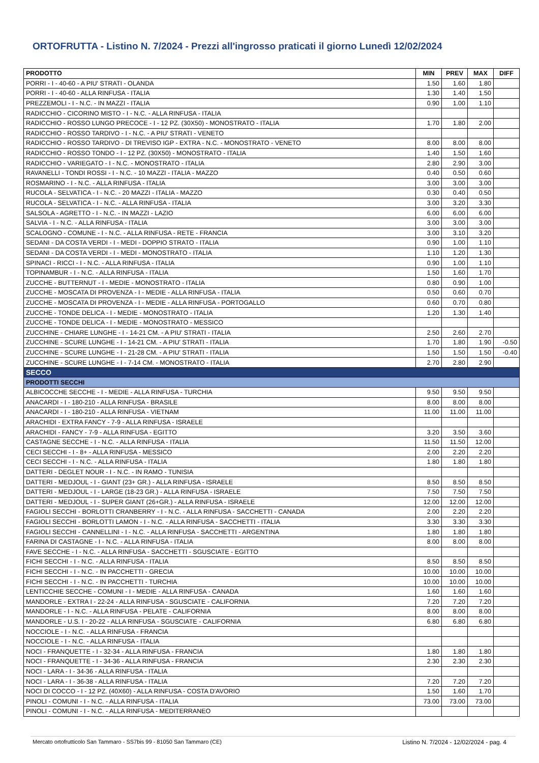ORTOFRUTTA - Listino N. 7/2024 - Prezzi all'ingrosso praticati il giorno Lunedì 12/02/2024
| PRODOTTO | MIN | PREV | MAX | DIFF |
| --- | --- | --- | --- | --- |
| PORRI - I - 40-60 - A PIU' STRATI - OLANDA | 1.50 | 1.60 | 1.80 | |
| PORRI - I - 40-60 - ALLA RINFUSA - ITALIA | 1.30 | 1.40 | 1.50 | |
| PREZZEMOLI - I - N.C. - IN MAZZI - ITALIA | 0.90 | 1.00 | 1.10 | |
| RADICCHIO - CICORINO MISTO - I - N.C. - ALLA RINFUSA - ITALIA | | | | |
| RADICCHIO - ROSSO LUNGO PRECOCE - I - 12 PZ. (30X50) - MONOSTRATO - ITALIA | 1.70 | 1.80 | 2.00 | |
| RADICCHIO - ROSSO TARDIVO - I - N.C. - A PIU' STRATI - VENETO | | | | |
| RADICCHIO - ROSSO TARDIVO - DI TREVISO IGP - EXTRA - N.C. - MONOSTRATO - VENETO | 8.00 | 8.00 | 8.00 | |
| RADICCHIO - ROSSO TONDO - I - 12 PZ. (30X50) - MONOSTRATO - ITALIA | 1.40 | 1.50 | 1.60 | |
| RADICCHIO - VARIEGATO - I - N.C. - MONOSTRATO - ITALIA | 2.80 | 2.90 | 3.00 | |
| RAVANELLI - TONDI ROSSI - I - N.C. - 10 MAZZI - ITALIA - MAZZO | 0.40 | 0.50 | 0.60 | |
| ROSMARINO - I - N.C. - ALLA RINFUSA - ITALIA | 3.00 | 3.00 | 3.00 | |
| RUCOLA - SELVATICA - I - N.C. - 20 MAZZI - ITALIA - MAZZO | 0.30 | 0.40 | 0.50 | |
| RUCOLA - SELVATICA - I - N.C. - ALLA RINFUSA - ITALIA | 3.00 | 3.20 | 3.30 | |
| SALSOLA - AGRETTO - I - N.C. - IN MAZZI - LAZIO | 6.00 | 6.00 | 6.00 | |
| SALVIA - I - N.C. - ALLA RINFUSA - ITALIA | 3.00 | 3.00 | 3.00 | |
| SCALOGNO - COMUNE - I - N.C. - ALLA RINFUSA - RETE - FRANCIA | 3.00 | 3.10 | 3.20 | |
| SEDANI - DA COSTA VERDI - I - MEDI - DOPPIO STRATO - ITALIA | 0.90 | 1.00 | 1.10 | |
| SEDANI - DA COSTA VERDI - I - MEDI - MONOSTRATO - ITALIA | 1.10 | 1.20 | 1.30 | |
| SPINACI - RICCI - I - N.C. - ALLA RINFUSA - ITALIA | 0.90 | 1.00 | 1.10 | |
| TOPINAMBUR - I - N.C. - ALLA RINFUSA - ITALIA | 1.50 | 1.60 | 1.70 | |
| ZUCCHE - BUTTERNUT - I - MEDIE - MONOSTRATO - ITALIA | 0.80 | 0.90 | 1.00 | |
| ZUCCHE - MOSCATA DI PROVENZA - I - MEDIE - ALLA RINFUSA - ITALIA | 0.50 | 0.60 | 0.70 | |
| ZUCCHE - MOSCATA DI PROVENZA - I - MEDIE - ALLA RINFUSA - PORTOGALLO | 0.60 | 0.70 | 0.80 | |
| ZUCCHE - TONDE DELICA - I - MEDIE - MONOSTRATO - ITALIA | 1.20 | 1.30 | 1.40 | |
| ZUCCHE - TONDE DELICA - I - MEDIE - MONOSTRATO - MESSICO | | | | |
| ZUCCHINE - CHIARE LUNGHE - I - 14-21 CM. - A PIU' STRATI - ITALIA | 2.50 | 2.60 | 2.70 | |
| ZUCCHINE - SCURE LUNGHE - I - 14-21 CM. - A PIU' STRATI - ITALIA | 1.70 | 1.80 | 1.90 | -0.50 |
| ZUCCHINE - SCURE LUNGHE - I - 21-28 CM. - A PIU' STRATI - ITALIA | 1.50 | 1.50 | 1.50 | -0.40 |
| ZUCCHINE - SCURE LUNGHE - I - 7-14 CM. - MONOSTRATO - ITALIA | 2.70 | 2.80 | 2.90 | |
| SECCO | | | | |
| PRODOTTI SECCHI | | | | |
| ALBICOCCHE SECCHE - I - MEDIE - ALLA RINFUSA - TURCHIA | 9.50 | 9.50 | 9.50 | |
| ANACARDI - I - 180-210 - ALLA RINFUSA - BRASILE | 8.00 | 8.00 | 8.00 | |
| ANACARDI - I - 180-210 - ALLA RINFUSA - VIETNAM | 11.00 | 11.00 | 11.00 | |
| ARACHIDI - EXTRA FANCY - 7-9 - ALLA RINFUSA - ISRAELE | | | | |
| ARACHIDI - FANCY - 7-9 - ALLA RINFUSA - EGITTO | 3.20 | 3.50 | 3.60 | |
| CASTAGNE SECCHE - I - N.C. - ALLA RINFUSA - ITALIA | 11.50 | 11.50 | 12.00 | |
| CECI SECCHI - I - 8+ - ALLA RINFUSA - MESSICO | 2.00 | 2.20 | 2.20 | |
| CECI SECCHI - I - N.C. - ALLA RINFUSA - ITALIA | 1.80 | 1.80 | 1.80 | |
| DATTERI - DEGLET NOUR - I - N.C. - IN RAMO - TUNISIA | | | | |
| DATTERI - MEDJOUL - I - GIANT (23+ GR.) - ALLA RINFUSA - ISRAELE | 8.50 | 8.50 | 8.50 | |
| DATTERI - MEDJOUL - I - LARGE (18-23 GR.) - ALLA RINFUSA - ISRAELE | 7.50 | 7.50 | 7.50 | |
| DATTERI - MEDJOUL - I - SUPER GIANT (26+GR.) - ALLA RINFUSA - ISRAELE | 12.00 | 12.00 | 12.00 | |
| FAGIOLI SECCHI - BORLOTTI CRANBERRY - I - N.C. - ALLA RINFUSA - SACCHETTI - CANADA | 2.00 | 2.20 | 2.20 | |
| FAGIOLI SECCHI - BORLOTTI LAMON - I - N.C. - ALLA RINFUSA - SACCHETTI - ITALIA | 3.30 | 3.30 | 3.30 | |
| FAGIOLI SECCHI - CANNELLINI - I - N.C. - ALLA RINFUSA - SACCHETTI - ARGENTINA | 1.80 | 1.80 | 1.80 | |
| FARINA DI CASTAGNE - I - N.C. - ALLA RINFUSA - ITALIA | 8.00 | 8.00 | 8.00 | |
| FAVE SECCHE - I - N.C. - ALLA RINFUSA - SACCHETTI - SGUSCIATE - EGITTO | | | | |
| FICHI SECCHI - I - N.C. - ALLA RINFUSA - ITALIA | 8.50 | 8.50 | 8.50 | |
| FICHI SECCHI - I - N.C. - IN PACCHETTI - GRECIA | 10.00 | 10.00 | 10.00 | |
| FICHI SECCHI - I - N.C. - IN PACCHETTI - TURCHIA | 10.00 | 10.00 | 10.00 | |
| LENTICCHIE SECCHE - COMUNI - I - MEDIE - ALLA RINFUSA - CANADA | 1.60 | 1.60 | 1.60 | |
| MANDORLE - EXTRA I - 22-24 - ALLA RINFUSA - SGUSCIATE - CALIFORNIA | 7.20 | 7.20 | 7.20 | |
| MANDORLE - I - N.C. - ALLA RINFUSA - PELATE - CALIFORNIA | 8.00 | 8.00 | 8.00 | |
| MANDORLE - U.S. I - 20-22 - ALLA RINFUSA - SGUSCIATE - CALIFORNIA | 6.80 | 6.80 | 6.80 | |
| NOCCIOLE - I - N.C. - ALLA RINFUSA - FRANCIA | | | | |
| NOCCIOLE - I - N.C. - ALLA RINFUSA - ITALIA | | | | |
| NOCI - FRANQUETTE - I - 32-34 - ALLA RINFUSA - FRANCIA | 1.80 | 1.80 | 1.80 | |
| NOCI - FRANQUETTE - I - 34-36 - ALLA RINFUSA - FRANCIA | 2.30 | 2.30 | 2.30 | |
| NOCI - LARA - I - 34-36 - ALLA RINFUSA - ITALIA | | | | |
| NOCI - LARA - I - 36-38 - ALLA RINFUSA - ITALIA | 7.20 | 7.20 | 7.20 | |
| NOCI DI COCCO - I - 12 PZ. (40X60) - ALLA RINFUSA - COSTA D'AVORIO | 1.50 | 1.60 | 1.70 | |
| PINOLI - COMUNI - I - N.C. - ALLA RINFUSA - ITALIA | 73.00 | 73.00 | 73.00 | |
| PINOLI - COMUNI - I - N.C. - ALLA RINFUSA - MEDITERRANEO | | | | |
Mercato ortofrutticolo San Tammaro - SS7bis 99 - 81050 San Tammaro (CE) Listino N. 7/2024 - 12/02/2024 - pag. 4